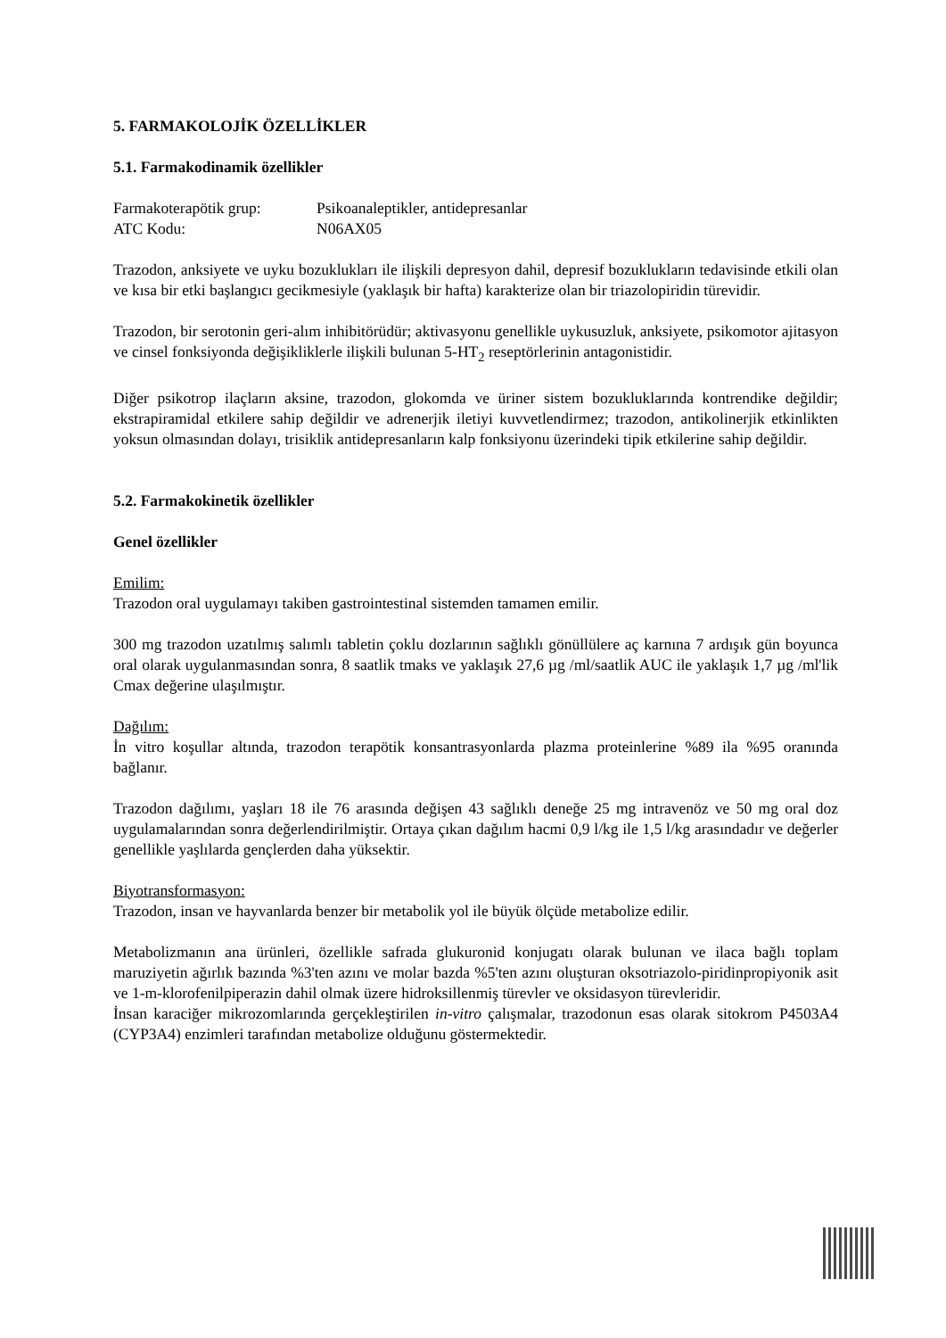5. FARMAKOLOJİK ÖZELLİKLER
5.1. Farmakodinamik özellikler
Farmakoterapötik grup: Psikoanaleptikler, antidepresanlar
ATC Kodu: N06AX05
Trazodon, anksiyete ve uyku bozuklukları ile ilişkili depresyon dahil, depresif bozuklukların tedavisinde etkili olan ve kısa bir etki başlangıcı gecikmesiyle (yaklaşık bir hafta) karakterize olan bir triazolopiridin türevidir.
Trazodon, bir serotonin geri-alım inhibitörüdür; aktivasyonu genellikle uykusuzluk, anksiyete, psikomotor ajitasyon ve cinsel fonksiyonda değişikliklerle ilişkili bulunan 5-HT<sub>2</sub> reseptörlerinin antagonistidir.
Diğer psikotrop ilaçların aksine, trazodon, glokomda ve üriner sistem bozukluklarında kontrendike değildir; ekstrapiramidal etkilere sahip değildir ve adrenerjik iletiyi kuvvetlendirmez; trazodon, antikolinerjik etkinlikten yoksun olmasından dolayı, trisiklik antidepresanların kalp fonksiyonu üzerindeki tipik etkilerine sahip değildir.
5.2. Farmakokinetik özellikler
Genel özellikler
Emilim:
Trazodon oral uygulamayı takiben gastrointestinal sistemden tamamen emilir.
300 mg trazodon uzatılmış salımlı tabletin çoklu dozlarının sağlıklı gönüllülere aç karnına 7 ardışık gün boyunca oral olarak uygulanmasından sonra, 8 saatlik tmaks ve yaklaşık 27,6 µg /ml/saatlik AUC ile yaklaşık 1,7 µg /ml'lik Cmax değerine ulaşılmıştır.
Dağılım:
İn vitro koşullar altında, trazodon terapötik konsantrasyonlarda plazma proteinlerine %89 ila %95 oranında bağlanır.
Trazodon dağılımı, yaşları 18 ile 76 arasında değişen 43 sağlıklı deneğe 25 mg intravenöz ve 50 mg oral doz uygulamalarından sonra değerlendirilmiştir. Ortaya çıkan dağılım hacmi 0,9 l/kg ile 1,5 l/kg arasındadır ve değerler genellikle yaşlılarda gençlerden daha yüksektir.
Biyotransformasyon:
Trazodon, insan ve hayvanlarda benzer bir metabolik yol ile büyük ölçüde metabolize edilir.
Metabolizmanın ana ürünleri, özellikle safrada glukuronid konjugatı olarak bulunan ve ilaca bağlı toplam maruziyetin ağırlık bazında %3'ten azını ve molar bazda %5'ten azını oluşturan oksotriazolo-piridinpropiyonik asit ve 1-m-klorofenilpiperazin dahil olmak üzere hidroksillenmiş türevler ve oksidasyon türevleridir.
İnsan karaciğer mikrozomlarında gerçekleştirilen in-vitro çalışmalar, trazodonun esas olarak sitokrom P4503A4 (CYP3A4) enzimleri tarafından metabolize olduğunu göstermektedir.